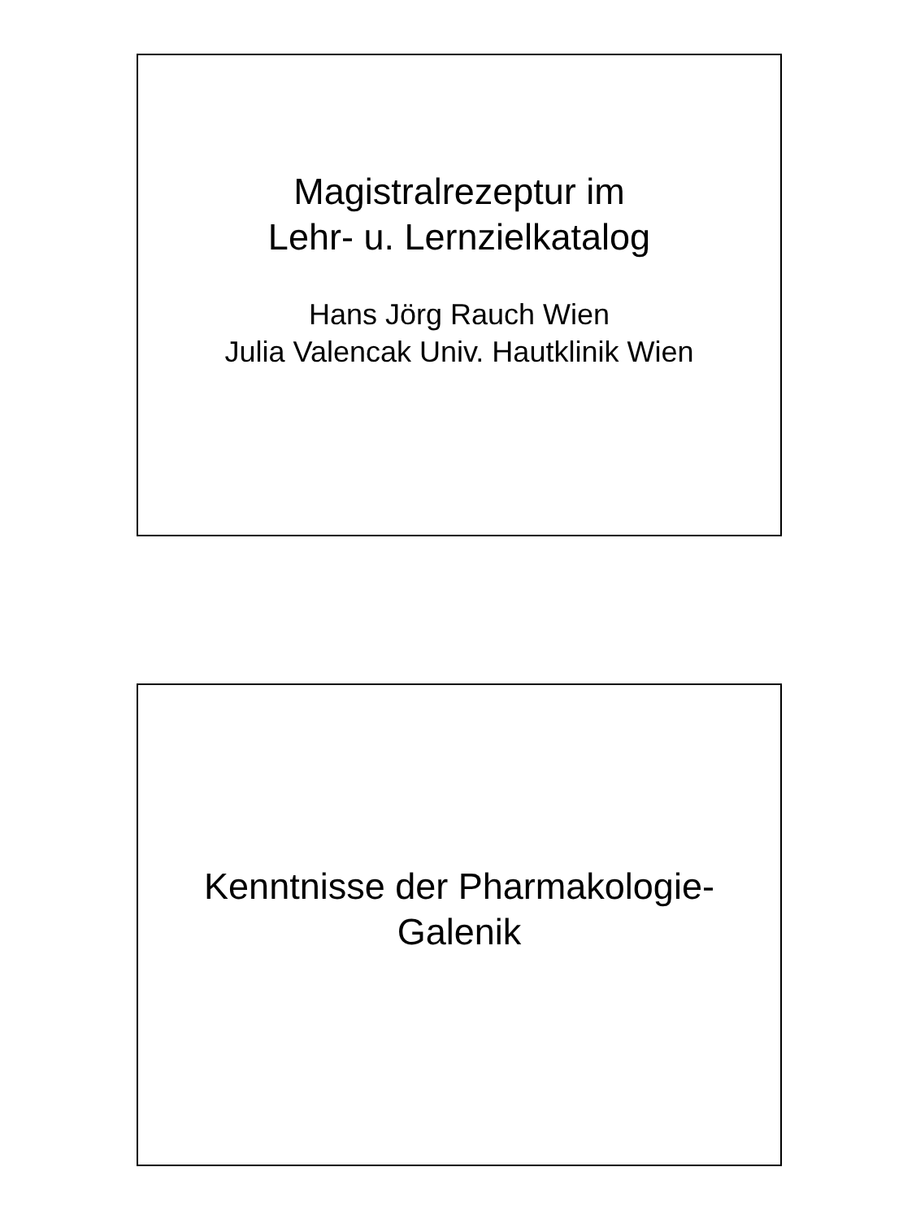Magistralrezeptur im
Lehr- u. Lernzielkatalog
Hans Jörg Rauch Wien
Julia Valencak Univ. Hautklinik Wien
Kenntnisse der Pharmakologie-
Galenik